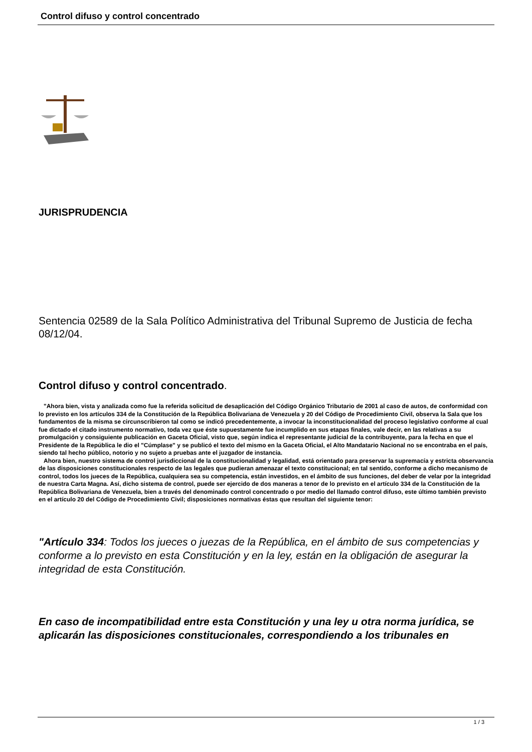Control difuso y control concentrado
JURISPRUDENCIA
Sentencia 02589 de la Sala Político Administrativa del Tribunal Supremo de Justicia de fecha 08/12/04.
Control difuso y control concentrado.
"Ahora bien, vista y analizada como fue la referida solicitud de desaplicación del Código Orgánico Tributario de 2001 al caso de autos, de conformidad con lo previsto en los artículos 334 de la Constitución de la República Bolivariana de Venezuela y 20 del Código de Procedimiento Civil, observa la Sala que los fundamentos de la misma se circunscribieron tal como se indicó precedentemente, a invocar la inconstitucionalidad del proceso legislativo conforme al cual fue dictado el citado instrumento normativo, toda vez que éste supuestamente fue incumplido en sus etapas finales, vale decir, en las relativas a su promulgación y consiguiente publicación en Gaceta Oficial, visto que, según indica el representante judicial de la contribuyente, para la fecha en que el Presidente de la República le dio el "Cúmplase" y se publicó el texto del mismo en la Gaceta Oficial, el Alto Mandatario Nacional no se encontraba en el país, siendo tal hecho público, notorio y no sujeto a pruebas ante el juzgador de instancia.
Ahora bien, nuestro sistema de control jurisdiccional de la constitucionalidad y legalidad, está orientado para preservar la supremacía y estricta observancia de las disposiciones constitucionales respecto de las legales que pudieran amenazar el texto constitucional; en tal sentido, conforme a dicho mecanismo de control, todos los jueces de la República, cualquiera sea su competencia, están investidos, en el ámbito de sus funciones, del deber de velar por la integridad de nuestra Carta Magna. Así, dicho sistema de control, puede ser ejercido de dos maneras a tenor de lo previsto en el artículo 334 de la Constitución de la República Bolivariana de Venezuela, bien a través del denominado control concentrado o por medio del llamado control difuso, este último también previsto en el artículo 20 del Código de Procedimiento Civil; disposiciones normativas éstas que resultan del siguiente tenor:
"Artículo 334: Todos los jueces o juezas de la República, en el ámbito de sus competencias y conforme a lo previsto en esta Constitución y en la ley, están en la obligación de asegurar la integridad de esta Constitución.
En caso de incompatibilidad entre esta Constitución y una ley u otra norma jurídica, se aplicarán las disposiciones constitucionales, correspondiendo a los tribunales en
1 / 3